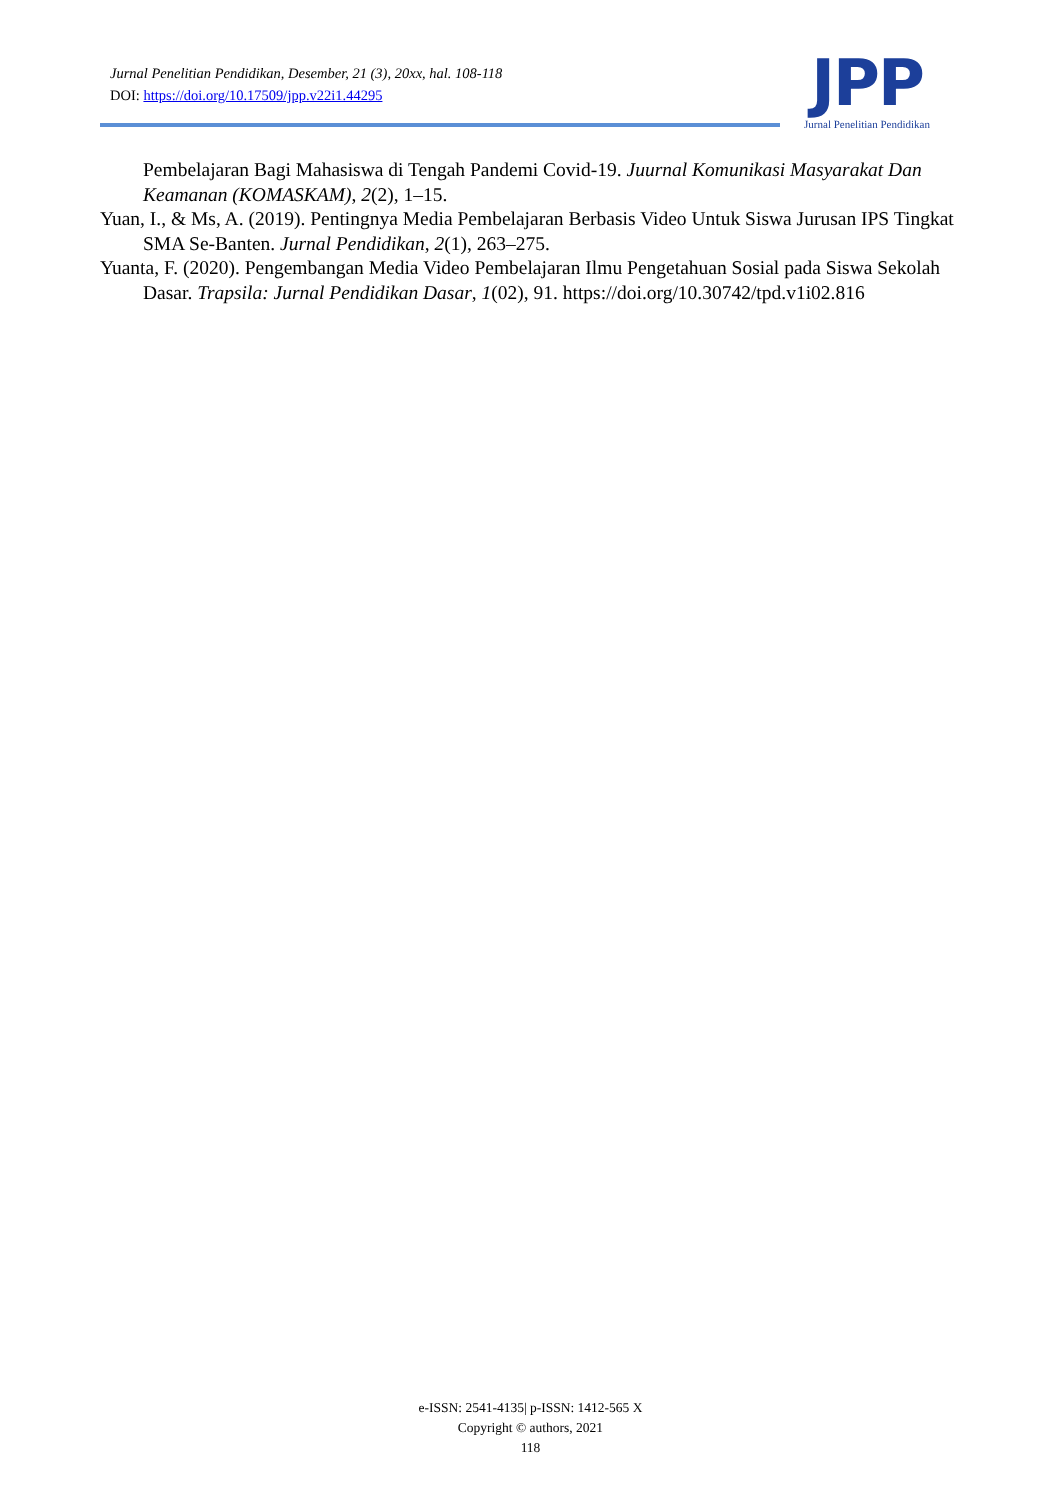Jurnal Penelitian Pendidikan, Desember, 21 (3), 20xx, hal. 108-118
DOI: https://doi.org/10.17509/jpp.v22i1.44295
JPP
Jurnal Penelitian Pendidikan
Pembelajaran Bagi Mahasiswa di Tengah Pandemi Covid-19. Juurnal Komunikasi Masyarakat Dan Keamanan (KOMASKAM), 2(2), 1–15.
Yuan, I., & Ms, A. (2019). Pentingnya Media Pembelajaran Berbasis Video Untuk Siswa Jurusan IPS Tingkat SMA Se-Banten. Jurnal Pendidikan, 2(1), 263–275.
Yuanta, F. (2020). Pengembangan Media Video Pembelajaran Ilmu Pengetahuan Sosial pada Siswa Sekolah Dasar. Trapsila: Jurnal Pendidikan Dasar, 1(02), 91. https://doi.org/10.30742/tpd.v1i02.816
e-ISSN: 2541-4135| p-ISSN: 1412-565 X
Copyright © authors, 2021
118